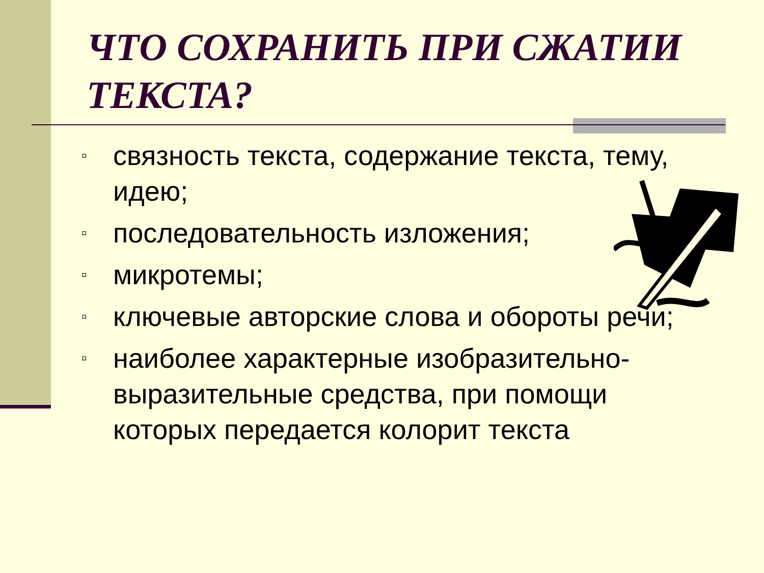ЧТО СОХРАНИТЬ ПРИ СЖАТИИ
ТЕКСТА?
▫ связность текста, содержание текста, тему, идею;
▫ последовательность изложения;
▫ микротемы;
▫ ключевые авторские слова и обороты речи;
▫ наиболее характерные изобразительно-выразительные средства, при помощи которых передается колорит текста